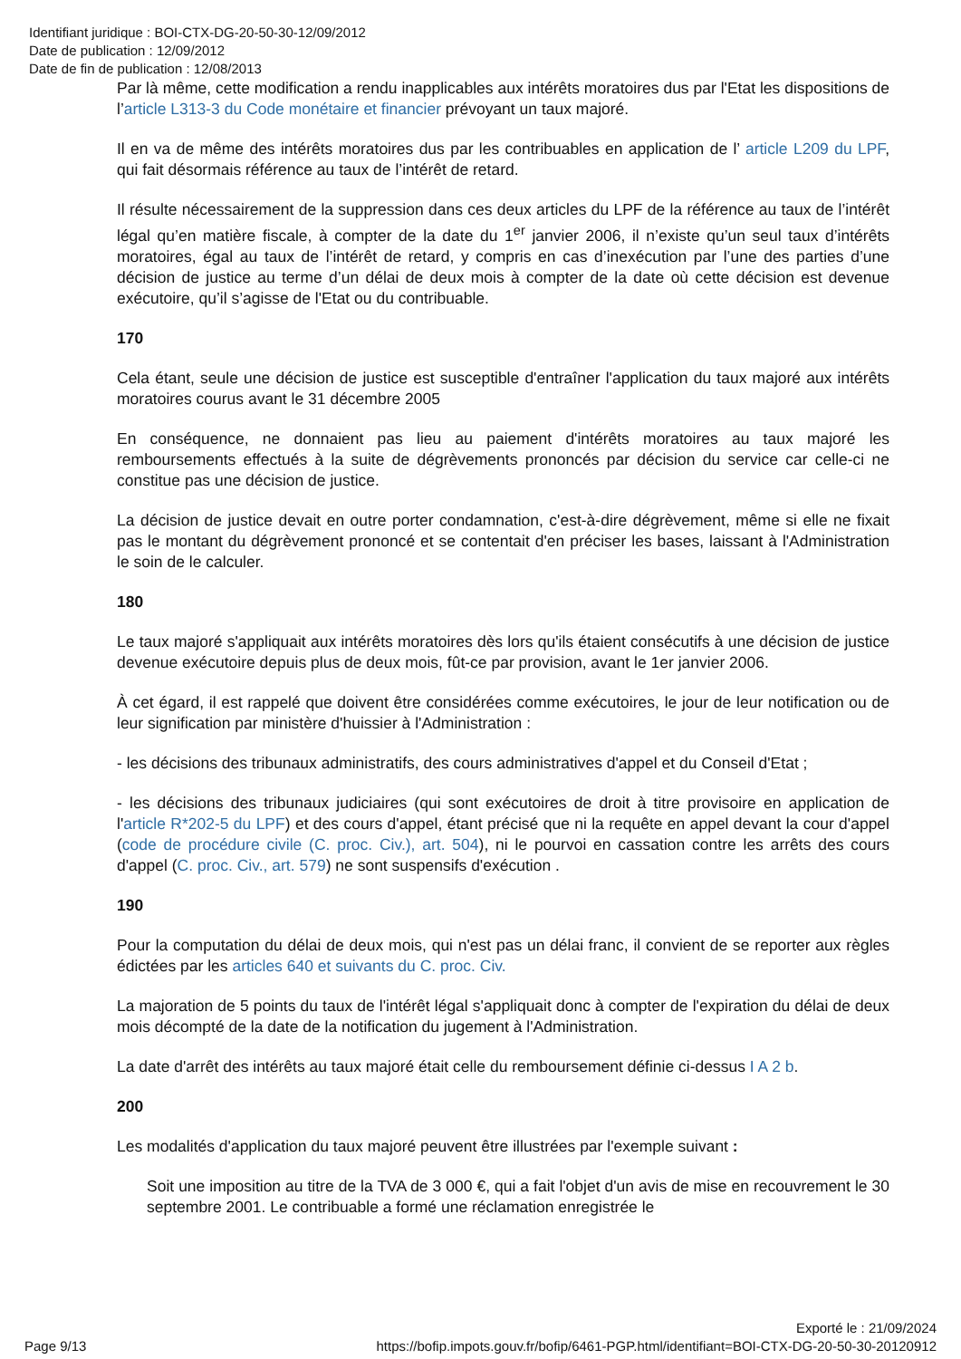Identifiant juridique : BOI-CTX-DG-20-50-30-12/09/2012
Date de publication : 12/09/2012
Date de fin de publication : 12/08/2013
Par là même, cette modification a rendu inapplicables aux intérêts moratoires dus par l'Etat les dispositions de l’article L313-3 du Code monétaire et financier prévoyant un taux majoré.
Il en va de même des intérêts moratoires dus par les contribuables en application de l’ article L209 du LPF, qui fait désormais référence au taux de l’intérêt de retard.
Il résulte nécessairement de la suppression dans ces deux articles du LPF de la référence au taux de l’intérêt légal qu’en matière fiscale, à compter de la date du 1<sup>er</sup> janvier 2006, il n’existe qu’un seul taux d’intérêts moratoires, égal au taux de l’intérêt de retard, y compris en cas d’inexécution par l’une des parties d’une décision de justice au terme d’un délai de deux mois à compter de la date où cette décision est devenue exécutoire, qu’il s’agisse de l'Etat ou du contribuable.
170
Cela étant, seule une décision de justice est susceptible d'entraîner l'application du taux majoré aux intérêts moratoires courus avant le 31 décembre 2005
En conséquence, ne donnaient pas lieu au paiement d'intérêts moratoires au taux majoré les remboursements effectués à la suite de dégrèvements prononcés par décision du service car celle-ci ne constitue pas une décision de justice.
La décision de justice devait en outre porter condamnation, c'est-à-dire dégrèvement, même si elle ne fixait pas le montant du dégrèvement prononcé et se contentait d'en préciser les bases, laissant à l'Administration le soin de le calculer.
180
Le taux majoré s'appliquait aux intérêts moratoires dès lors qu'ils étaient consécutifs à une décision de justice devenue exécutoire depuis plus de deux mois, fût-ce par provision, avant le 1er janvier 2006.
À cet égard, il est rappelé que doivent être considérées comme exécutoires, le jour de leur notification ou de leur signification par ministère d'huissier à l'Administration :
- les décisions des tribunaux administratifs, des cours administratives d'appel et du Conseil d'Etat ;
- les décisions des tribunaux judiciaires (qui sont exécutoires de droit à titre provisoire en application de l'article R*202-5 du LPF) et des cours d'appel, étant précisé que ni la requête en appel devant la cour d'appel (code de procédure civile (C. proc. Civ.), art. 504), ni le pourvoi en cassation contre les arrêts des cours d'appel (C. proc. Civ., art. 579) ne sont suspensifs d'exécution .
190
Pour la computation du délai de deux mois, qui n'est pas un délai franc, il convient de se reporter aux règles édictées par les articles 640 et suivants du C. proc. Civ.
La majoration de 5 points du taux de l'intérêt légal s'appliquait donc à compter de l'expiration du délai de deux mois décompté de la date de la notification du jugement à l'Administration.
La date d'arrêt des intérêts au taux majoré était celle du remboursement définie ci-dessus I A 2 b.
200
Les modalités d'application du taux majoré peuvent être illustrées par l'exemple suivant :
Soit une imposition au titre de la TVA de 3 000 €, qui a fait l'objet d'un avis de mise en recouvrement le 30 septembre 2001. Le contribuable a formé une réclamation enregistrée le
Exporté le : 21/09/2024
Page 9/13 https://bofip.impots.gouv.fr/bofip/6461-PGP.html/identifiant=BOI-CTX-DG-20-50-30-20120912